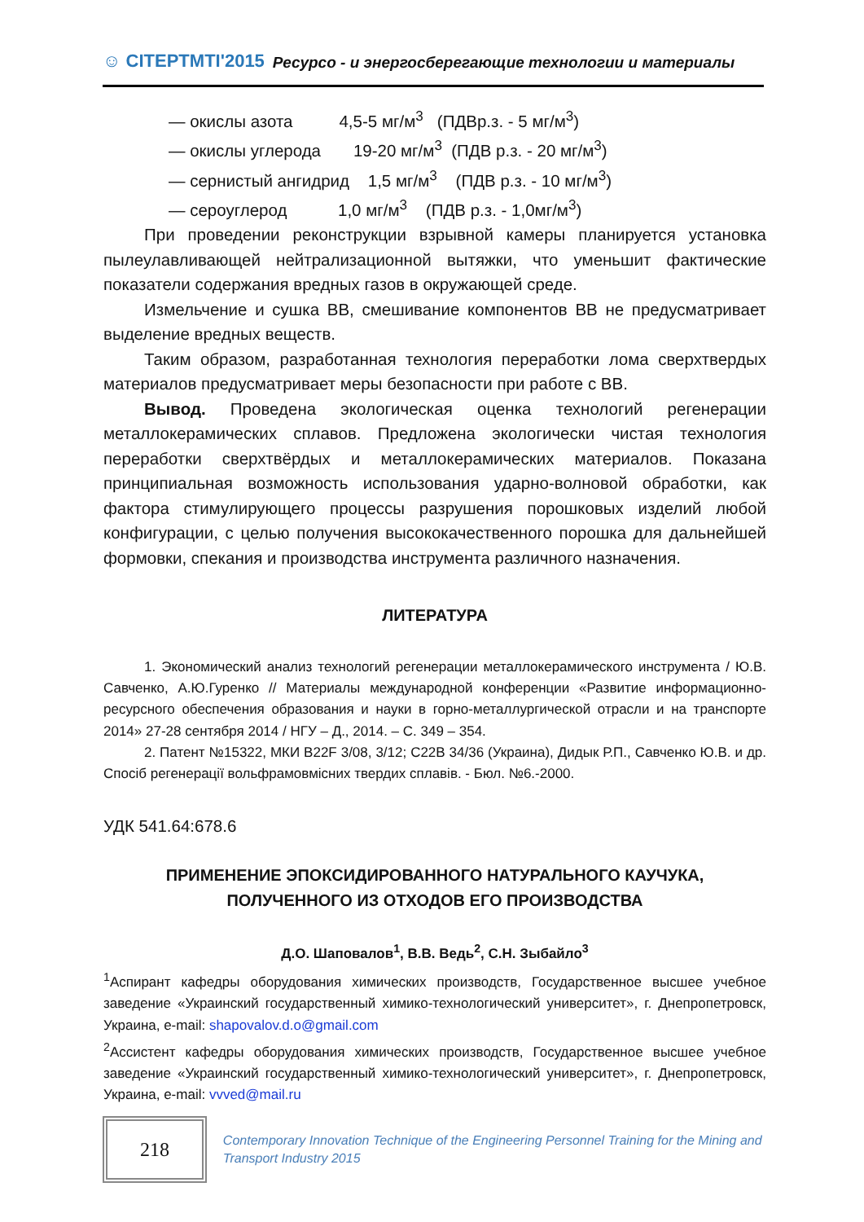☺ CITEPTMTI'2015 Ресурсо - и энергосберегающие технологии и материалы
— окислы азота 4,5-5 мг/м<sup>3</sup> (ПДВр.з. - 5 мг/м<sup>3</sup>)
— окислы углерода 19-20 мг/м<sup>3</sup> (ПДВ р.з. - 20 мг/м<sup>3</sup>)
— сернистый ангидрид 1,5 мг/м<sup>3</sup> (ПДВ р.з. - 10 мг/м<sup>3</sup>)
— сероуглерод 1,0 мг/м<sup>3</sup> (ПДВ р.з. - 1,0мг/м<sup>3</sup>)
При проведении реконструкции взрывной камеры планируется установка пылеулавливающей нейтрализационной вытяжки, что уменьшит фактические показатели содержания вредных газов в окружающей среде.
Измельчение и сушка ВВ, смешивание компонентов ВВ не предусматривает выделение вредных веществ.
Таким образом, разработанная технология переработки лома сверхтвердых материалов предусматривает меры безопасности при работе с ВВ.
Вывод. Проведена экологическая оценка технологий регенерации металлокерамических сплавов. Предложена экологически чистая технология переработки сверхтвёрдых и металлокерамических материалов. Показана принципиальная возможность использования ударно-волновой обработки, как фактора стимулирующего процессы разрушения порошковых изделий любой конфигурации, с целью получения высококачественного порошка для дальнейшей формовки, спекания и производства инструмента различного назначения.
ЛИТЕРАТУРА
1. Экономический анализ технологий регенерации металлокерамического инструмента / Ю.В. Савченко, А.Ю.Гуренко // Материалы международной конференции «Развитие информационно-ресурсного обеспечения образования и науки в горно-металлургической отрасли и на транспорте 2014» 27-28 сентября 2014 / НГУ – Д., 2014. – С. 349 – 354.
2. Патент №15322, МКИ B22F 3/08, 3/12; C22B 34/36 (Украина), Дидык Р.П., Савченко Ю.В. и др. Спосіб регенерації вольфрамовмісних твердих сплавів. - Бюл. №6.-2000.
УДК 541.64:678.6
ПРИМЕНЕНИЕ ЭПОКСИДИРОВАННОГО НАТУРАЛЬНОГО КАУЧУКА,
ПОЛУЧЕННОГО ИЗ ОТХОДОВ ЕГО ПРОИЗВОДСТВА
Д.О. Шаповалов<sup>1</sup>, В.В. Ведь<sup>2</sup>, С.Н. Зыбайло<sup>3</sup>
<sup>1</sup> Аспирант кафедры оборудования химических производств, Государственное высшее учебное заведение «Украинский государственный химико-технологический университет», г. Днепропетровск, Украина, e-mail: shapovalov.d.o@gmail.com
<sup>2</sup> Ассистент кафедры оборудования химических производств, Государственное высшее учебное заведение «Украинский государственный химико-технологический университет», г. Днепропетровск, Украина, e-mail: vvved@mail.ru
218
Contemporary Innovation Technique of the Engineering Personnel Training for the Mining and Transport Industry 2015